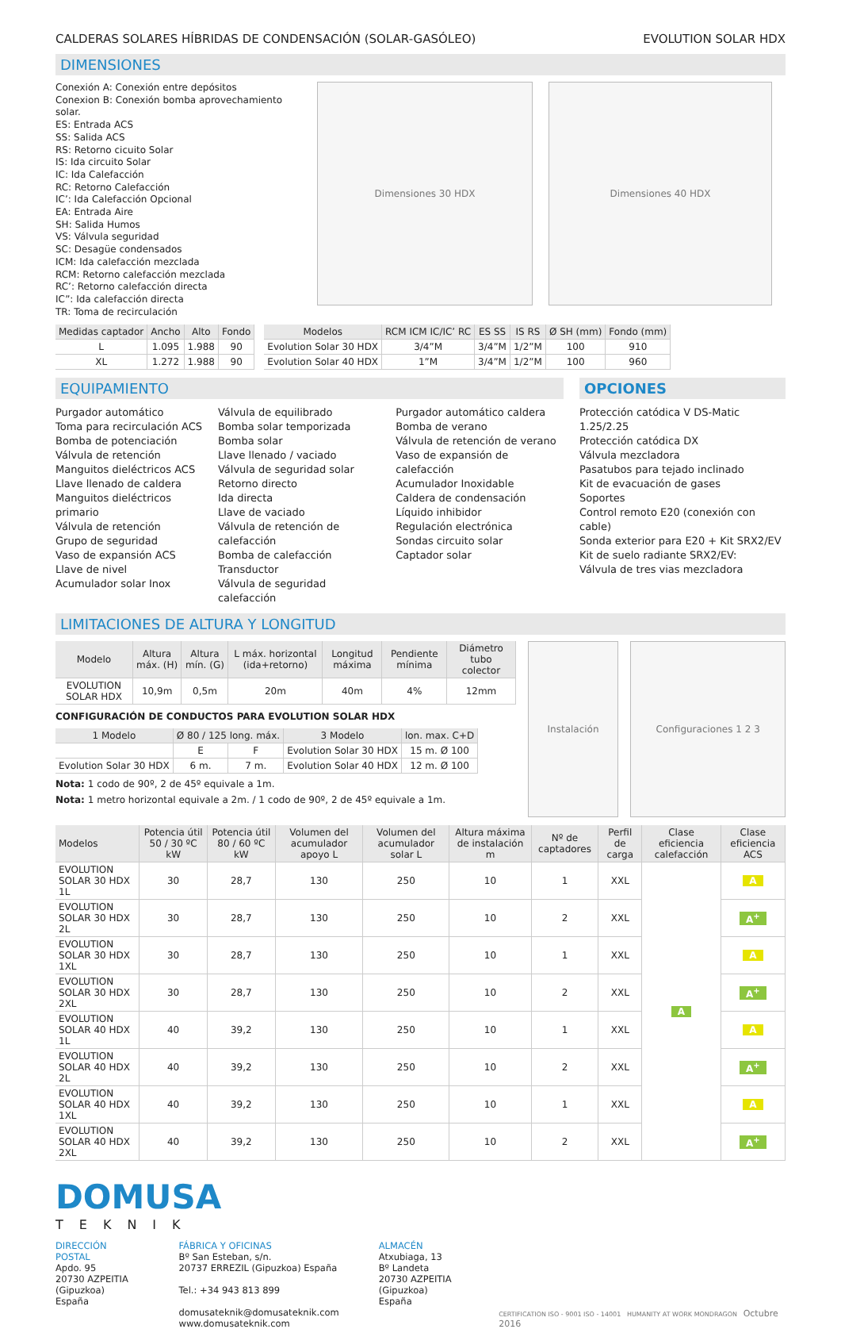CALDERAS SOLARES HÍBRIDAS DE CONDENSACIÓN (SOLAR-GASÓLEO) EVOLUTION SOLAR HDX
DIMENSIONES
Conexión A: Conexión entre depósitos
Conexion B: Conexión bomba aprovechamiento solar.
ES: Entrada ACS
SS: Salida ACS
RS: Retorno cicuito Solar
IS: Ida circuito Solar
IC: Ida Calefacción
RC: Retorno Calefacción
IC’: Ida Calefacción Opcional
EA: Entrada Aire
SH: Salida Humos
VS: Válvula seguridad
SC: Desagüe condensados
ICM: Ida calefacción mezclada
RCM: Retorno calefacción mezclada
RC’: Retorno calefacción directa
IC”: Ida calefacción directa
TR: Toma de recirculación
Dimensiones 30 HDX Dimensiones 40 HDX
| Medidas captador | Ancho | Alto | Fondo |
| --- | --- | --- | --- |
| L | 1.095 | 1.988 | 90 |
| XL | 1.272 | 1.988 | 90 |
| Modelos | RCM ICM IC/IC’ RC | ES SS | IS RS | Ø SH (mm) | Fondo (mm) |
| --- | --- | --- | --- | --- | --- |
| Evolution Solar 30 HDX | 3/4”M | 3/4”M | 1/2”M | 100 | 910 |
| Evolution Solar 40 HDX | 1”M | 3/4”M | 1/2”M | 100 | 960 |
EQUIPAMIENTO
Purgador automático
Toma para recirculación ACS
Bomba de potenciación
Válvula de retención
Manguitos dieléctricos ACS
Llave llenado de caldera
Manguitos dieléctricos primario
Válvula de retención
Grupo de seguridad
Vaso de expansión ACS
Llave de nivel
Acumulador solar Inox
Válvula de equilibrado
Bomba solar temporizada
Bomba solar
Llave llenado / vaciado
Válvula de seguridad solar
Retorno directo
Ida directa
Llave de vaciado
Válvula de retención de calefacción
Bomba de calefacción
Transductor
Válvula de seguridad calefacción
Purgador automático caldera
Bomba de verano
Válvula de retención de verano
Vaso de expansión de calefacción
Acumulador Inoxidable
Caldera de condensación
Líquido inhibidor
Regulación electrónica
Sondas circuito solar
Captador solar
OPCIONES
Protección catódica V DS-Matic 1.25/2.25
Protección catódica DX
Válvula mezcladora
Pasatubos para tejado inclinado
Kit de evacuación de gases
Soportes
Control remoto E20 (conexión con cable)
Sonda exterior para E20 + Kit SRX2/EV
Kit de suelo radiante SRX2/EV:
Válvula de tres vias mezcladora
LIMITACIONES DE ALTURA Y LONGITUD
| Modelo | Altura máx. (H) | Altura mín. (G) | L máx. horizontal (ida+retorno) | Longitud máxima | Pendiente mínima | Diámetro tubo colector |
| --- | --- | --- | --- | --- | --- | --- |
| EVOLUTION SOLAR HDX | 10,9m | 0,5m | 20m | 40m | 4% | 12mm |
CONFIGURACIÓN DE CONDUCTOS PARA EVOLUTION SOLAR HDX
| 1 Modelo | Ø 80 / 125 long. máx. | | 3 Modelo | lon. max. C+D |
| --- | --- | --- | --- | --- |
| | E | F | Evolution Solar 30 HDX | 15 m. Ø 100 |
| Evolution Solar 30 HDX | 6 m. | 7 m. | Evolution Solar 40 HDX | 12 m. Ø 100 |
Nota: 1 codo de 90º, 2 de 45º equivale a 1m.
Nota: 1 metro horizontal equivale a 2m. / 1 codo de 90º, 2 de 45º equivale a 1m.
Instalación Configuraciones 1 2 3
| Modelos | Potencia útil 50 / 30 ºC kW | Potencia útil 80 / 60 ºC kW | Volumen del acumulador apoyo L | Volumen del acumulador solar L | Altura máxima de instalación m | Nº de captadores | Perfil de carga | Clase eficiencia calefacción | Clase eficiencia ACS |
| --- | --- | --- | --- | --- | --- | --- | --- | --- | --- |
| EVOLUTION SOLAR 30 HDX 1L | 30 | 28,7 | 130 | 250 | 10 | 1 | XXL | A | A |
| EVOLUTION SOLAR 30 HDX 2L | 30 | 28,7 | 130 | 250 | 10 | 2 | XXL | | A<sup>+</sup> |
| EVOLUTION SOLAR 30 HDX 1XL | 30 | 28,7 | 130 | 250 | 10 | 1 | XXL | | A |
| EVOLUTION SOLAR 30 HDX 2XL | 30 | 28,7 | 130 | 250 | 10 | 2 | XXL | | A<sup>+</sup> |
| EVOLUTION SOLAR 40 HDX 1L | 40 | 39,2 | 130 | 250 | 10 | 1 | XXL | | A |
| EVOLUTION SOLAR 40 HDX 2L | 40 | 39,2 | 130 | 250 | 10 | 2 | XXL | | A<sup>+</sup> |
| EVOLUTION SOLAR 40 HDX 1XL | 40 | 39,2 | 130 | 250 | 10 | 1 | XXL | | A |
| EVOLUTION SOLAR 40 HDX 2XL | 40 | 39,2 | 130 | 250 | 10 | 2 | XXL | | A<sup>+</sup> |
DOMUSA
TEKNIK
DIRECCIÓN POSTAL
Apdo. 95
20730 AZPEITIA
(Gipuzkoa) España
FÁBRICA Y OFICINAS
Bº San Esteban, s/n.
20737 ERREZIL (Gipuzkoa) España
Tel.: +34 943 813 899
domusateknik@domusateknik.com
www.domusateknik.com
ALMACÉN
Atxubiaga, 13
Bº Landeta
20730 AZPEITIA
(Gipuzkoa) España
CERTIFICATION ISO - 9001 ISO - 14001 HUMANITY AT WORK MONDRAGON Octubre 2016